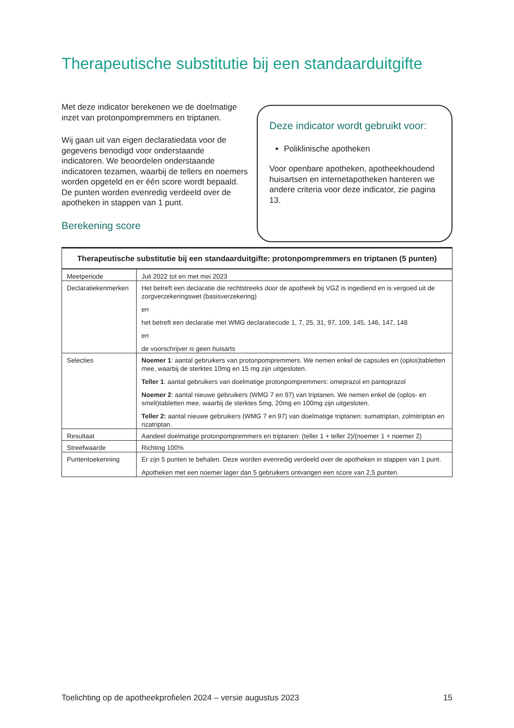Therapeutische substitutie bij een standaarduitgifte
Met deze indicator berekenen we de doelmatige inzet van protonpompremmers en triptanen.
Wij gaan uit van eigen declaratiedata voor de gegevens benodigd voor onderstaande indicatoren. We beoordelen onderstaande indicatoren tezamen, waarbij de tellers en noemers worden opgeteld en er één score wordt bepaald. De punten worden evenredig verdeeld over de apotheken in stappen van 1 punt.
Berekening score
Deze indicator wordt gebruikt voor:
Poliklinische apotheken
Voor openbare apotheken, apotheekhoudend huisartsen en internetapotheken hanteren we andere criteria voor deze indicator, zie pagina 13.
| Therapeutische substitutie bij een standaarduitgifte: protonpompremmers en triptanen (5 punten) | |
| --- | --- |
| Meetperiode | Juli 2022 tot en met mei 2023 |
| Declaratiekenmerken | Het betreft een declaratie die rechtstreeks door de apotheek bij VGZ is ingediend en is vergoed uit de zorgverzekeringswet (basisverzekering) en het betreft een declaratie met WMG declaratiecode 1, 7, 25, 31, 97, 109, 145, 146, 147, 148 en de voorschrijver is geen huisarts |
| Selecties | Noemer 1 : aantal gebruikers van protonpompremmers. We nemen enkel de capsules en (oplos)tabletten mee, waarbij de sterktes 10mg en 15 mg zijn uitgesloten. Teller 1 : aantal gebruikers van doelmatige protonpompremmers: omeprazol en pantoprazol Noemer 2 : aantal nieuwe gebruikers (WMG 7 en 97) van triptanen. We nemen enkel de (oplos- en smelt)tabletten mee, waarbij de sterktes 5mg, 20mg en 100mg zijn uitgesloten. Teller 2: aantal nieuwe gebruikers (WMG 7 en 97) van doelmatige triptanen: sumatriptan, zolmitriptan en rizatriptan. |
| Resultaat | Aandeel doelmatige protonpompremmers en triptanen: (teller 1 + teller 2)/(noemer 1 + noemer 2) |
| Streefwaarde | Richting 100% |
| Puntentoekenning | Er zijn 5 punten te behalen. Deze worden evenredig verdeeld over de apotheken in stappen van 1 punt. Apotheken met een noemer lager dan 5 gebruikers ontvangen een score van 2,5 punten. |
Toelichting op de apotheekprofielen 2024 – versie augustus 2023 15